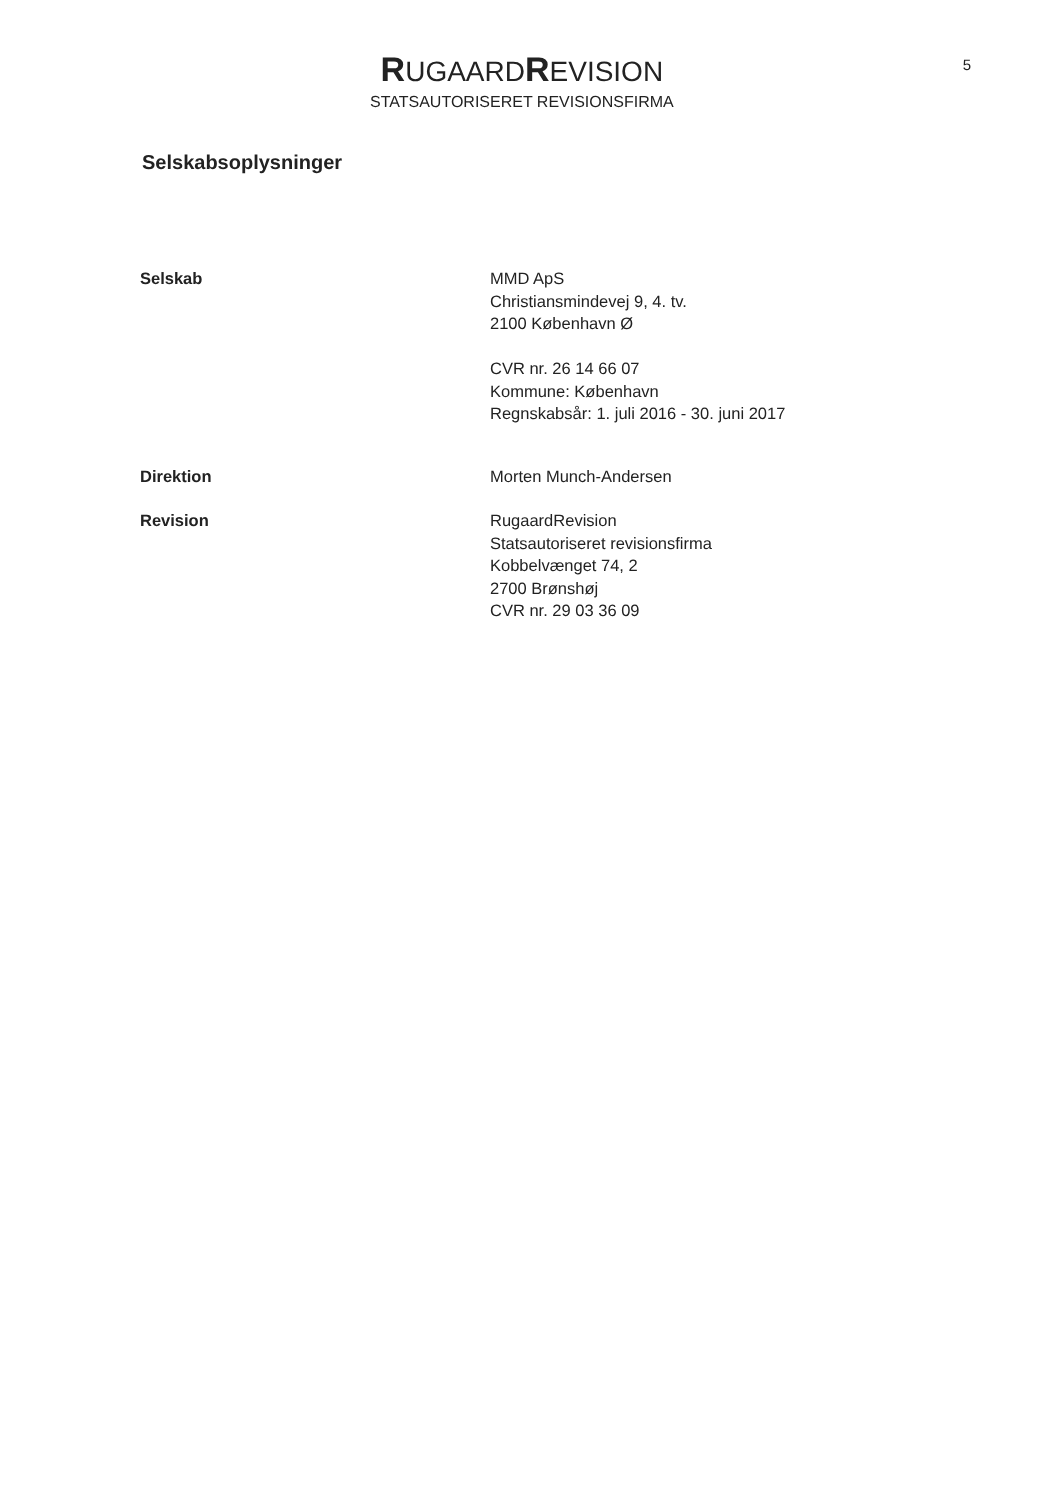RUGAARDREVISION
STATSAUTORISERET REVISIONSFIRMA
5
Selskabsoplysninger
Selskab MMD ApS
Christiansmindevej 9, 4. tv.
2100 København Ø
CVR nr. 26 14 66 07
Kommune: København
Regnskabsår: 1. juli 2016 - 30. juni 2017
Direktion Morten Munch-Andersen
Revision RugaardRevision
Statsautoriseret revisionsfirma
Kobbelvænget 74, 2
2700 Brønshøj
CVR nr. 29 03 36 09